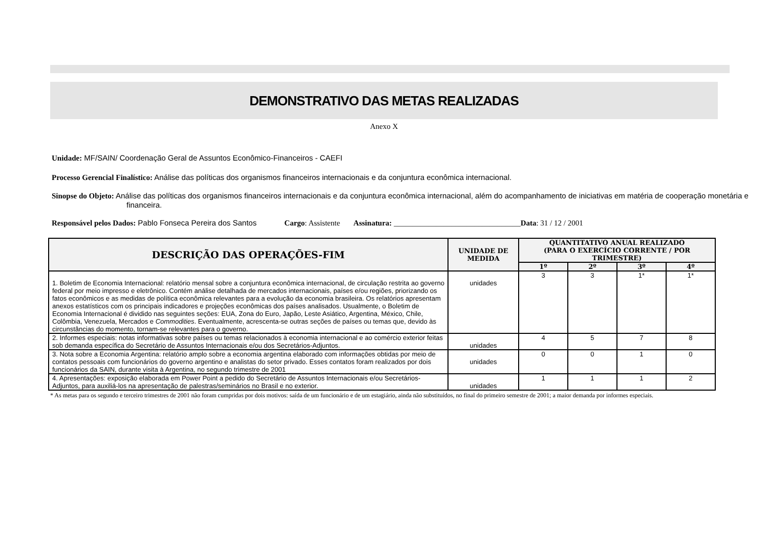DEMONSTRATIVO DAS METAS REALIZADAS
Anexo X
Unidade: MF/SAIN/ Coordenação Geral de Assuntos Econômico-Financeiros - CAEFI
Processo Gerencial Finalístico: Análise das políticas dos organismos financeiros internacionais e da conjuntura econômica internacional.
Sinopse do Objeto: Análise das políticas dos organismos financeiros internacionais e da conjuntura econômica internacional, além do acompanhamento de iniciativas em matéria de cooperação monetária e financeira.
Responsável pelos Dados: Pablo Fonseca Pereira dos Santos Cargo: Assistente Assinatura: _________________________________Data: 31 / 12 / 2001
| DESCRIÇÃO DAS OPERAÇÕES-FIM | UNIDADE DE MEDIDA | QUANTITATIVO ANUAL REALIZADO (PARA O EXERCÍCIO CORRENTE / POR TRIMESTRE) | | | |
| --- | --- | --- | --- | --- | --- |
| | | 1º | 2º | 3º | 4º |
| 1. Boletim de Economia Internacional: relatório mensal sobre a conjuntura econômica internacional, de circulação restrita ao governo federal por meio impresso e eletrônico. Contém análise detalhada de mercados internacionais, países e/ou regiões, priorizando os fatos econômicos e as medidas de política econômica relevantes para a evolução da economia brasileira. Os relatórios apresentam anexos estatísticos com os principais indicadores e projeções econômicas dos países analisados. Usualmente, o Boletim de Economia Internacional é dividido nas seguintes seções: EUA, Zona do Euro, Japão, Leste Asiático, Argentina, México, Chile, Colômbia, Venezuela, Mercados e Commodities . Eventualmente, acrescenta-se outras seções de países ou temas que, devido às circunstâncias do momento, tornam-se relevantes para o governo. | unidades | 3 | 3 | 1* | 1* |
| 2. Informes especiais: notas informativas sobre países ou temas relacionados à economia internacional e ao comércio exterior feitas sob demanda específica do Secretário de Assuntos Internacionais e/ou dos Secretários-Adjuntos. | unidades | 4 | 5 | 7 | 8 |
| 3. Nota sobre a Economia Argentina: relatório amplo sobre a economia argentina elaborado com informações obtidas por meio de contatos pessoais com funcionários do governo argentino e analistas do setor privado. Esses contatos foram realizados por dois funcionários da SAIN, durante visita à Argentina, no segundo trimestre de 2001 | unidades | 0 | 0 | 1 | 0 |
| 4. Apresentações: exposição elaborada em Power Point a pedido do Secretário de Assuntos Internacionais e/ou Secretários-Adjuntos, para auxiliá-los na apresentação de palestras/seminários no Brasil e no exterior. | unidades | 1 | 1 | 1 | 2 |
* As metas para os segundo e terceiro trimestres de 2001 não foram cumpridas por dois motivos: saída de um funcionário e de um estagiário, ainda não substituídos, no final do primeiro semestre de 2001; a maior demanda por informes especiais.